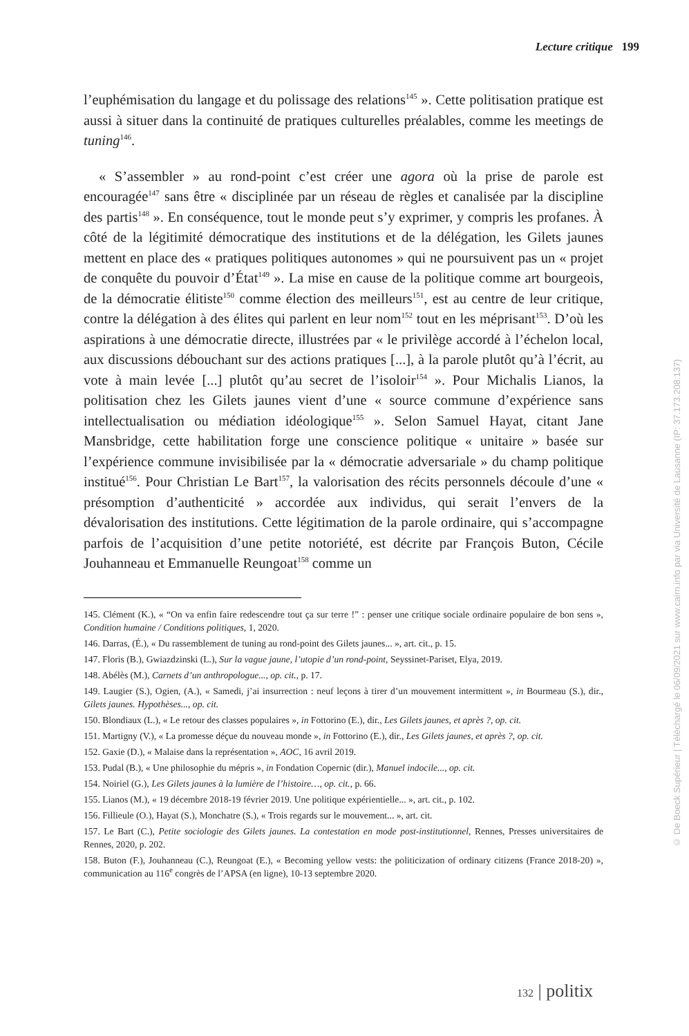Lecture critique 199
l’euphémisation du langage et du polissage des relations<sup>145</sup> ». Cette politisation pratique est aussi à situer dans la continuité de pratiques culturelles préalables, comme les meetings de tuning<sup>146</sup>.
« S’assembler » au rond-point c’est créer une agora où la prise de parole est encouragée<sup>147</sup> sans être « disciplinée par un réseau de règles et canalisée par la discipline des partis<sup>148</sup> ». En conséquence, tout le monde peut s’y exprimer, y compris les profanes. À côté de la légitimité démocratique des institutions et de la délégation, les Gilets jaunes mettent en place des « pratiques politiques autonomes » qui ne poursuivent pas un « projet de conquête du pouvoir d’État<sup>149</sup> ». La mise en cause de la politique comme art bourgeois, de la démocratie élitiste<sup>150</sup> comme élection des meilleurs<sup>151</sup>, est au centre de leur critique, contre la délégation à des élites qui parlent en leur nom<sup>152</sup> tout en les méprisant<sup>153</sup>. D’où les aspirations à une démocratie directe, illustrées par « le privilège accordé à l’échelon local, aux discussions débouchant sur des actions pratiques [...], à la parole plutôt qu’à l’écrit, au vote à main levée [...] plutôt qu’au secret de l’isoloir<sup>154</sup> ». Pour Michalis Lianos, la politisation chez les Gilets jaunes vient d’une « source commune d’expérience sans intellectualisation ou médiation idéologique<sup>155</sup> ». Selon Samuel Hayat, citant Jane Mansbridge, cette habilitation forge une conscience politique « unitaire » basée sur l’expérience commune invisibilisée par la « démocratie adversariale » du champ politique institué<sup>156</sup>. Pour Christian Le Bart<sup>157</sup>, la valorisation des récits personnels découle d’une « présomption d’authenticité » accordée aux individus, qui serait l’envers de la dévalorisation des institutions. Cette légitimation de la parole ordinaire, qui s’accompagne parfois de l’acquisition d’une petite notoriété, est décrite par François Buton, Cécile Jouhanneau et Emmanuelle Reungoat<sup>158</sup> comme un
145. Clément (K.), « “On va enfin faire redescendre tout ça sur terre !” : penser une critique sociale ordinaire populaire de bon sens », Condition humaine / Conditions politiques, 1, 2020.
146. Darras, (É.), « Du rassemblement de tuning au rond-point des Gilets jaunes... », art. cit., p. 15.
147. Floris (B.), Gwiazdzinski (L.), Sur la vague jaune, l’utopie d’un rond-point, Seyssinet-Pariset, Elya, 2019.
148. Abélès (M.), Carnets d’un anthropologue..., op. cit., p. 17.
149. Laugier (S.), Ogien, (A.), « Samedi, j’ai insurrection : neuf leçons à tirer d’un mouvement intermittent », in Bourmeau (S.), dir., Gilets jaunes. Hypothèses..., op. cit.
150. Blondiaux (L.), « Le retour des classes populaires », in Fottorino (E.), dir., Les Gilets jaunes, et après ?, op. cit.
151. Martigny (V.), « La promesse déçue du nouveau monde », in Fottorino (E.), dir., Les Gilets jaunes, et après ?, op. cit.
152. Gaxie (D.), « Malaise dans la représentation », AOC, 16 avril 2019.
153. Pudal (B.), « Une philosophie du mépris », in Fondation Copernic (dir.), Manuel indocile..., op. cit.
154. Noiriel (G.), Les Gilets jaunes à la lumière de l’histoire…, op. cit., p. 66.
155. Lianos (M.), « 19 décembre 2018-19 février 2019. Une politique expérientielle... », art. cit., p. 102.
156. Fillieule (O.), Hayat (S.), Monchatre (S.), « Trois regards sur le mouvement... », art. cit.
157. Le Bart (C.), Petite sociologie des Gilets jaunes. La contestation en mode post-institutionnel, Rennes, Presses universitaires de Rennes, 2020, p. 202.
158. Buton (F.), Jouhanneau (C.), Reungoat (E.), « Becoming yellow vests: the politicization of ordinary citizens (France 2018-20) », communication au 116<sup>e</sup> congrès de l’APSA (en ligne), 10-13 septembre 2020.
132 | politix
© De Boeck Supérieur | Téléchargé le 06/09/2021 sur www.cairn.info par via Université de Lausanne (IP: 37.173.208.137)